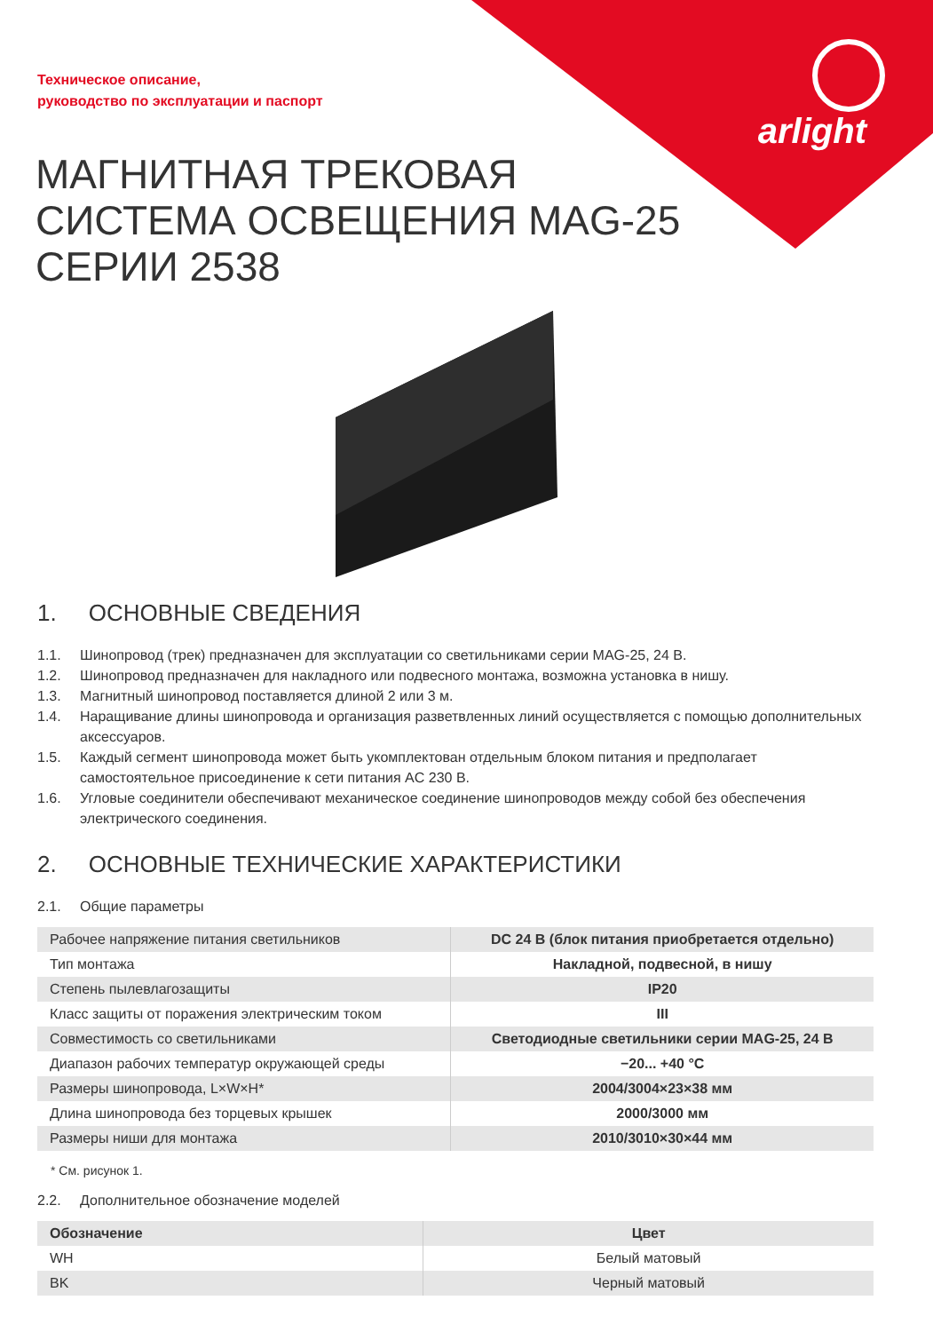Техническое описание,
руководство по эксплуатации и паспорт
arlight
МАГНИТНАЯ ТРЕКОВАЯ
СИСТЕМА ОСВЕЩЕНИЯ MAG-25
СЕРИИ 2538
1. ОСНОВНЫЕ СВЕДЕНИЯ
1.1. Шинопровод (трек) предназначен для эксплуатации со светильниками серии MAG-25, 24 В.
1.2. Шинопровод предназначен для накладного или подвесного монтажа, возможна установка в нишу.
1.3. Магнитный шинопровод поставляется длиной 2 или 3 м.
1.4. Наращивание длины шинопровода и организация разветвленных линий осуществляется с помощью дополнительных аксессуаров.
1.5. Каждый сегмент шинопровода может быть укомплектован отдельным блоком питания и предполагает самостоятельное присоединение к сети питания AC 230 В.
1.6. Угловые соединители обеспечивают механическое соединение шинопроводов между собой без обеспечения электрического соединения.
2. ОСНОВНЫЕ ТЕХНИЧЕСКИЕ ХАРАКТЕРИСТИКИ
2.1. Общие параметры
| Рабочее напряжение питания светильников | DC 24 В (блок питания приобретается отдельно) |
| Тип монтажа | Накладной, подвесной, в нишу |
| Степень пылевлагозащиты | IP20 |
| Класс защиты от поражения электрическим током | III |
| Совместимость со светильниками | Светодиодные светильники серии MAG-25, 24 В |
| Диапазон рабочих температур окружающей среды | −20... +40 °C |
| Размеры шинопровода, L×W×H* | 2004/3004×23×38 мм |
| Длина шинопровода без торцевых крышек | 2000/3000 мм |
| Размеры ниши для монтажа | 2010/3010×30×44 мм |
* См. рисунок 1.
2.2. Дополнительное обозначение моделей
| Обозначение | Цвет |
| --- | --- |
| WH | Белый матовый |
| BK | Черный матовый |